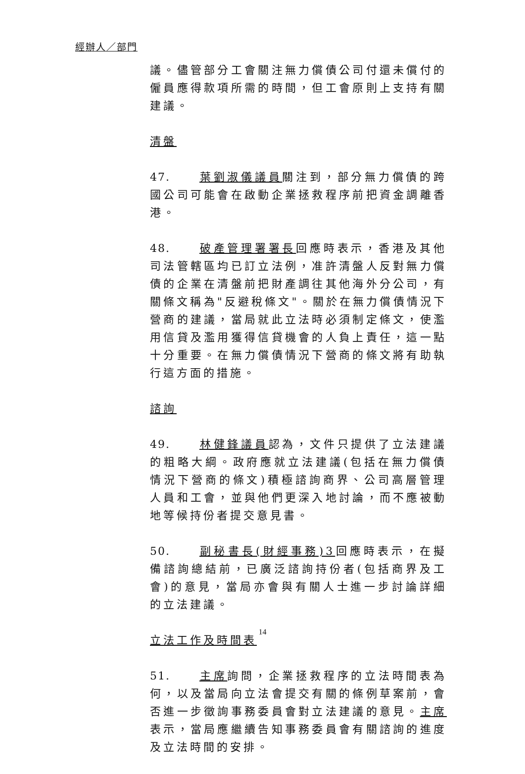經辦人／部門
議。儘管部分工會關注無力償債公司付還未償付的僱員應得款項所需的時間，但工會原則上支持有關建議。
清盤
47. 葉劉淑儀議員關注到，部分無力償債的跨國公司可能會在啟動企業拯救程序前把資金調離香港。
48. 破產管理署署長回應時表示，香港及其他司法管轄區均已訂立法例，准許清盤人反對無力償債的企業在清盤前把財產調往其他海外分公司，有關條文稱為"反避稅條文"。關於在無力償債情況下營商的建議，當局就此立法時必須制定條文，使濫用信貸及濫用獲得信貸機會的人負上責任，這一點十分重要。在無力償債情況下營商的條文將有助執行這方面的措施。
諮詢
49. 林健鋒議員認為，文件只提供了立法建議的粗略大綱。政府應就立法建議(包括在無力償債情況下營商的條文)積極諮詢商界、公司高層管理人員和工會，並與他們更深入地討論，而不應被動地等候持份者提交意見書。
50. 副秘書長(財經事務)3回應時表示，在擬備諮詢總結前，已廣泛諮詢持份者(包括商界及工會)的意見，當局亦會與有關人士進一步討論詳細的立法建議。
立法工作及時間表
51. 主席詢問，企業拯救程序的立法時間表為何，以及當局向立法會提交有關的條例草案前，會否進一步徵詢事務委員會對立法建議的意見。主席表示，當局應繼續告知事務委員會有關諮詢的進度及立法時間的安排。
14